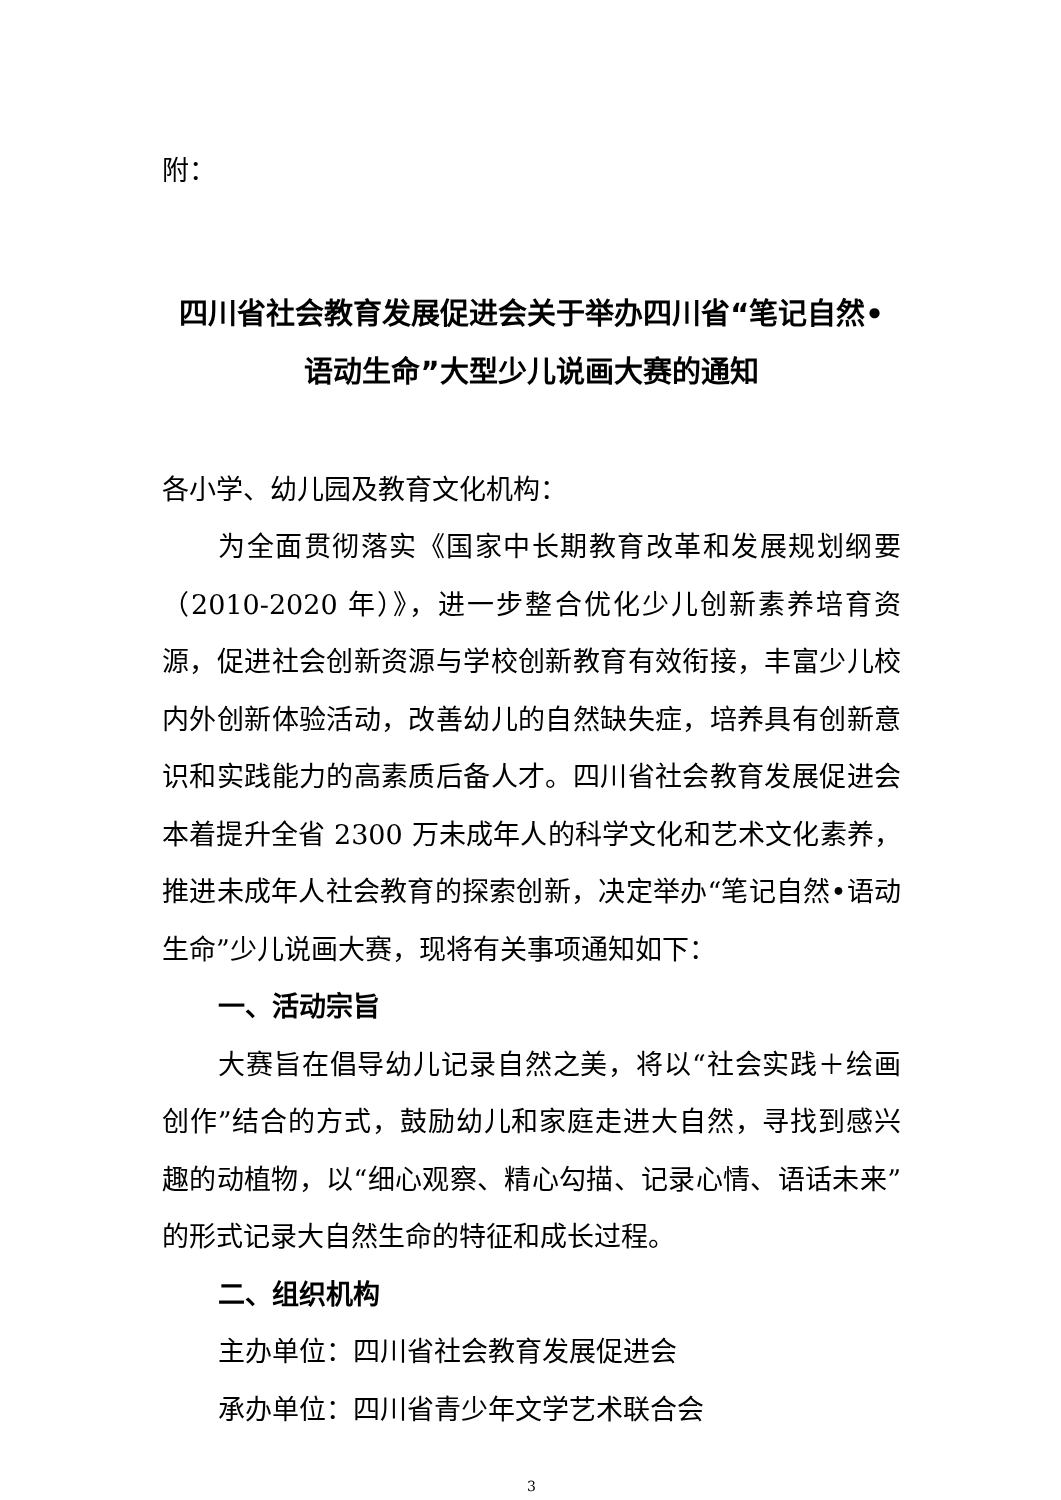附：
四川省社会教育发展促进会关于举办四川省“笔记自然•
语动生命”大型少儿说画大赛的通知
各小学、幼儿园及教育文化机构：
为全面贯彻落实《国家中长期教育改革和发展规划纲要（2010-2020 年）》，进一步整合优化少儿创新素养培育资源，促进社会创新资源与学校创新教育有效衔接，丰富少儿校内外创新体验活动，改善幼儿的自然缺失症，培养具有创新意识和实践能力的高素质后备人才。四川省社会教育发展促进会本着提升全省 2300 万未成年人的科学文化和艺术文化素养，推进未成年人社会教育的探索创新，决定举办“笔记自然•语动生命”少儿说画大赛，现将有关事项通知如下：
一、活动宗旨
大赛旨在倡导幼儿记录自然之美，将以“社会实践＋绘画创作”结合的方式，鼓励幼儿和家庭走进大自然，寻找到感兴趣的动植物，以“细心观察、精心勾描、记录心情、语话未来”的形式记录大自然生命的特征和成长过程。
二、组织机构
主办单位：四川省社会教育发展促进会
承办单位：四川省青少年文学艺术联合会
3